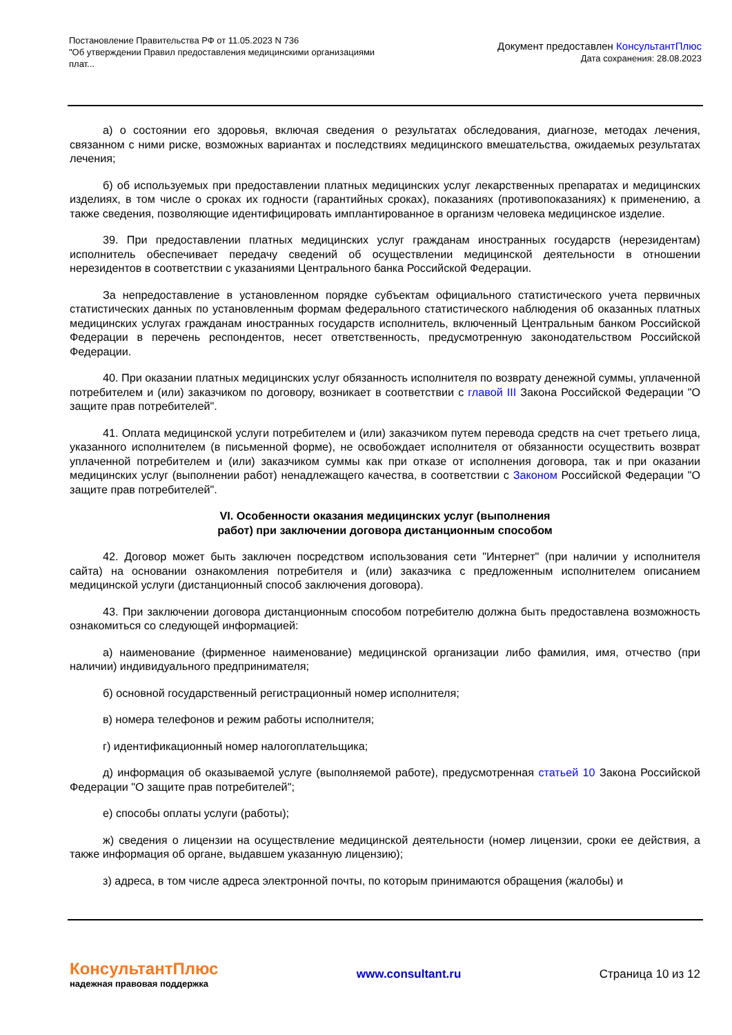Постановление Правительства РФ от 11.05.2023 N 736
"Об утверждении Правил предоставления медицинскими организациями
плат...
Документ предоставлен КонсультантПлюс
Дата сохранения: 28.08.2023
а) о состоянии его здоровья, включая сведения о результатах обследования, диагнозе, методах лечения, связанном с ними риске, возможных вариантах и последствиях медицинского вмешательства, ожидаемых результатах лечения;
б) об используемых при предоставлении платных медицинских услуг лекарственных препаратах и медицинских изделиях, в том числе о сроках их годности (гарантийных сроках), показаниях (противопоказаниях) к применению, а также сведения, позволяющие идентифицировать имплантированное в организм человека медицинское изделие.
39. При предоставлении платных медицинских услуг гражданам иностранных государств (нерезидентам) исполнитель обеспечивает передачу сведений об осуществлении медицинской деятельности в отношении нерезидентов в соответствии с указаниями Центрального банка Российской Федерации.
За непредоставление в установленном порядке субъектам официального статистического учета первичных статистических данных по установленным формам федерального статистического наблюдения об оказанных платных медицинских услугах гражданам иностранных государств исполнитель, включенный Центральным банком Российской Федерации в перечень респондентов, несет ответственность, предусмотренную законодательством Российской Федерации.
40. При оказании платных медицинских услуг обязанность исполнителя по возврату денежной суммы, уплаченной потребителем и (или) заказчиком по договору, возникает в соответствии с главой III Закона Российской Федерации "О защите прав потребителей".
41. Оплата медицинской услуги потребителем и (или) заказчиком путем перевода средств на счет третьего лица, указанного исполнителем (в письменной форме), не освобождает исполнителя от обязанности осуществить возврат уплаченной потребителем и (или) заказчиком суммы как при отказе от исполнения договора, так и при оказании медицинских услуг (выполнении работ) ненадлежащего качества, в соответствии с Законом Российской Федерации "О защите прав потребителей".
VI. Особенности оказания медицинских услуг (выполнения
работ) при заключении договора дистанционным способом
42. Договор может быть заключен посредством использования сети "Интернет" (при наличии у исполнителя сайта) на основании ознакомления потребителя и (или) заказчика с предложенным исполнителем описанием медицинской услуги (дистанционный способ заключения договора).
43. При заключении договора дистанционным способом потребителю должна быть предоставлена возможность ознакомиться со следующей информацией:
а) наименование (фирменное наименование) медицинской организации либо фамилия, имя, отчество (при наличии) индивидуального предпринимателя;
б) основной государственный регистрационный номер исполнителя;
в) номера телефонов и режим работы исполнителя;
г) идентификационный номер налогоплательщика;
д) информация об оказываемой услуге (выполняемой работе), предусмотренная статьей 10 Закона Российской Федерации "О защите прав потребителей";
е) способы оплаты услуги (работы);
ж) сведения о лицензии на осуществление медицинской деятельности (номер лицензии, сроки ее действия, а также информация об органе, выдавшем указанную лицензию);
з) адреса, в том числе адреса электронной почты, по которым принимаются обращения (жалобы) и
КонсультантПлюс
надежная правовая поддержка
www.consultant.ru Страница 10 из 12